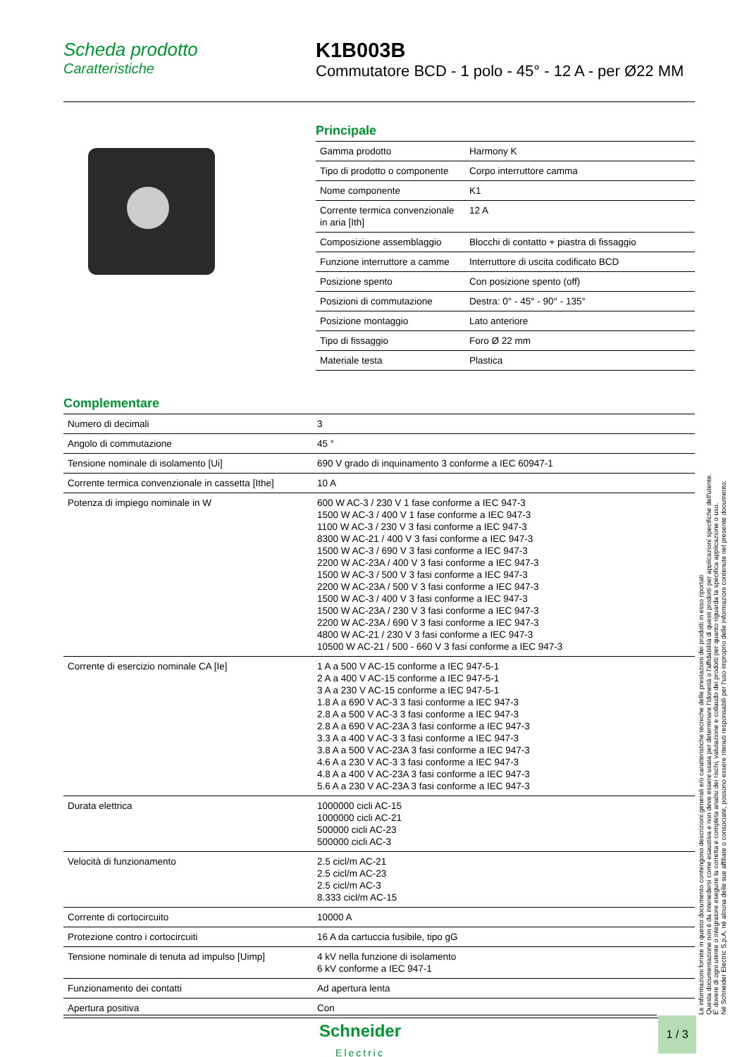Scheda prodotto
Caratteristiche
K1B003B
Commutatore BCD - 1 polo - 45° - 12 A - per Ø22 MM
Principale
| Gamma prodotto | Harmony K |
| Tipo di prodotto o componente | Corpo interruttore camma |
| Nome componente | K1 |
| Corrente termica convenzionale in aria [Ith] | 12 A |
| Composizione assemblaggio | Blocchi di contatto + piastra di fissaggio |
| Funzione interruttore a camme | Interruttore di uscita codificato BCD |
| Posizione spento | Con posizione spento (off) |
| Posizioni di commutazione | Destra: 0° - 45° - 90° - 135° |
| Posizione montaggio | Lato anteriore |
| Tipo di fissaggio | Foro Ø 22 mm |
| Materiale testa | Plastica |
Complementare
| Numero di decimali | 3 |
| Angolo di commutazione | 45 ° |
| Tensione nominale di isolamento [Ui] | 690 V grado di inquinamento 3 conforme a IEC 60947-1 |
| Corrente termica convenzionale in cassetta [Ithe] | 10 A |
| Potenza di impiego nominale in W | 600 W AC-3 / 230 V 1 fase conforme a IEC 947-3 1500 W AC-3 / 400 V 1 fase conforme a IEC 947-3 1100 W AC-3 / 230 V 3 fasi conforme a IEC 947-3 8300 W AC-21 / 400 V 3 fasi conforme a IEC 947-3 1500 W AC-3 / 690 V 3 fasi conforme a IEC 947-3 2200 W AC-23A / 400 V 3 fasi conforme a IEC 947-3 1500 W AC-3 / 500 V 3 fasi conforme a IEC 947-3 2200 W AC-23A / 500 V 3 fasi conforme a IEC 947-3 1500 W AC-3 / 400 V 3 fasi conforme a IEC 947-3 1500 W AC-23A / 230 V 3 fasi conforme a IEC 947-3 2200 W AC-23A / 690 V 3 fasi conforme a IEC 947-3 4800 W AC-21 / 230 V 3 fasi conforme a IEC 947-3 10500 W AC-21 / 500 - 660 V 3 fasi conforme a IEC 947-3 |
| Corrente di esercizio nominale CA [Ie] | 1 A a 500 V AC-15 conforme a IEC 947-5-1 2 A a 400 V AC-15 conforme a IEC 947-5-1 3 A a 230 V AC-15 conforme a IEC 947-5-1 1.8 A a 690 V AC-3 3 fasi conforme a IEC 947-3 2.8 A a 500 V AC-3 3 fasi conforme a IEC 947-3 2.8 A a 690 V AC-23A 3 fasi conforme a IEC 947-3 3.3 A a 400 V AC-3 3 fasi conforme a IEC 947-3 3.8 A a 500 V AC-23A 3 fasi conforme a IEC 947-3 4.6 A a 230 V AC-3 3 fasi conforme a IEC 947-3 4.8 A a 400 V AC-23A 3 fasi conforme a IEC 947-3 5.6 A a 230 V AC-23A 3 fasi conforme a IEC 947-3 |
| Durata elettrica | 1000000 cicli AC-15 1000000 cicli AC-21 500000 cicli AC-23 500000 cicli AC-3 |
| Velocità di funzionamento | 2.5 cicl/m AC-21 2.5 cicl/m AC-23 2.5 cicl/m AC-3 8.333 cicl/m AC-15 |
| Corrente di cortocircuito | 10000 A |
| Protezione contro i cortocircuiti | 16 A da cartuccia fusibile, tipo gG |
| Tensione nominale di tenuta ad impulso [Uimp] | 4 kV nella funzione di isolamento 6 kV conforme a IEC 947-1 |
| Funzionamento dei contatti | Ad apertura lenta |
| Apertura positiva | Con |
Le informazioni fornite in questo documento contengono descrizioni generali e/o caratteristiche tecniche delle prestazioni dei prodotti in esso riportati
Questa documentazione non è da intenedersi come esaustiva e non deve essere usata per determinare l'idoneità o l'affidabilità di questi prodotti per applicazioni specifiche dell'utente.
E' dovere di ogni utente o integratore eseguire la corretta e completa analisi dei rischi, valutazione e collaudo dei prodotti per quanto riguarda la specifica applicazione o uso.
Né Schneider Electric S.p.A. né alcuna delle sue affiliate o consociate, possono essere ritenuti responsabili per l'uso improprio delle informazioni contenute nel presente documento.
Schneider
Electric
1 / 3